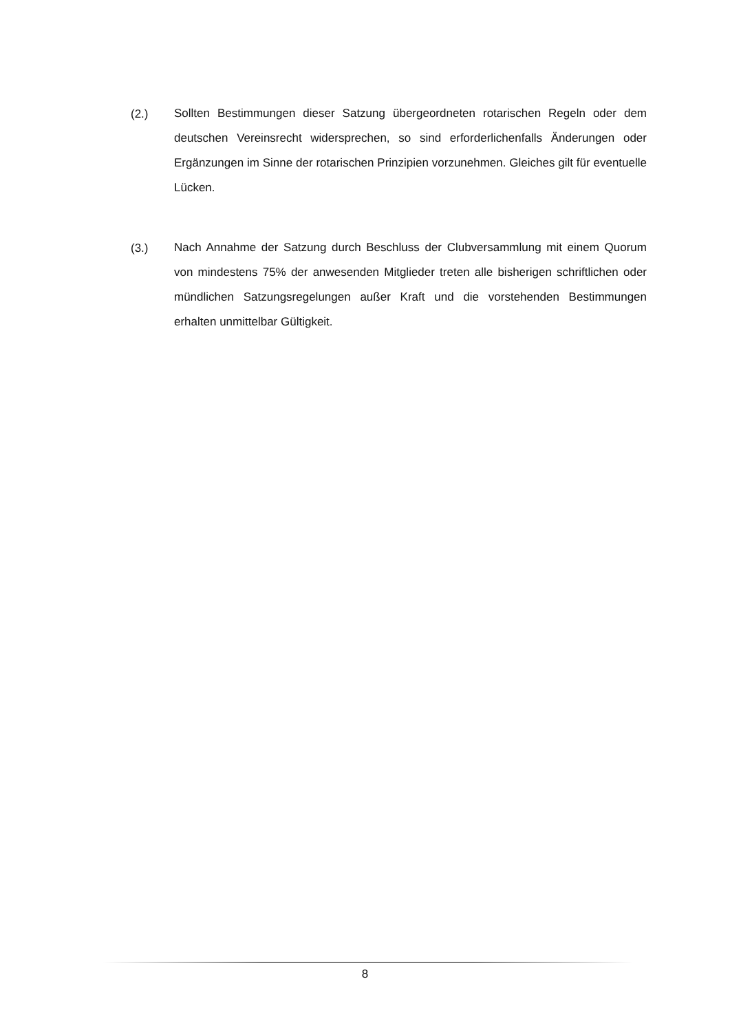(2.)
Sollten Bestimmungen dieser Satzung übergeordneten rotarischen Regeln oder dem deutschen Vereinsrecht widersprechen, so sind erforderlichenfalls Änderungen oder Ergänzungen im Sinne der rotarischen Prinzipien vorzunehmen. Gleiches gilt für eventuelle Lücken.
(3.)
Nach Annahme der Satzung durch Beschluss der Clubversammlung mit einem Quorum von mindestens 75% der anwesenden Mitglieder treten alle bisherigen schriftlichen oder mündlichen Satzungsregelungen außer Kraft und die vorstehenden Bestimmungen erhalten unmittelbar Gültigkeit.
8